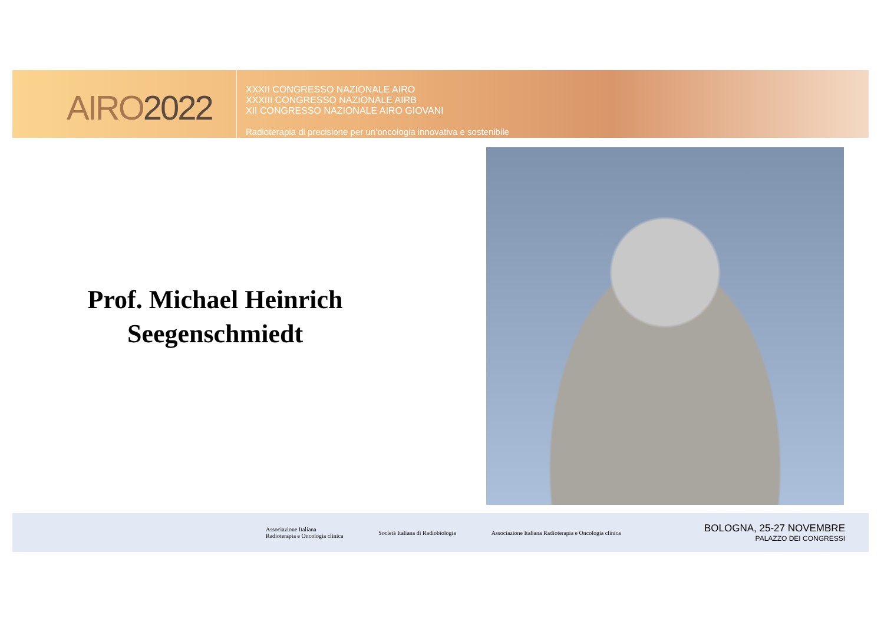AIRO2022
XXXII CONGRESSO NAZIONALE AIRO
XXXIII CONGRESSO NAZIONALE AIRB
XII CONGRESSO NAZIONALE AIRO GIOVANI
Radioterapia di precisione per un’oncologia innovativa e sostenibile
Prof. Michael Heinrich
Seegenschmiedt
Associazione Italiana
Radioterapia e Oncologia clinica
Società Italiana di Radiobiologia
Associazione Italiana Radioterapia e Oncologia clinica
BOLOGNA, 25-27 NOVEMBRE
PALAZZO DEI CONGRESSI